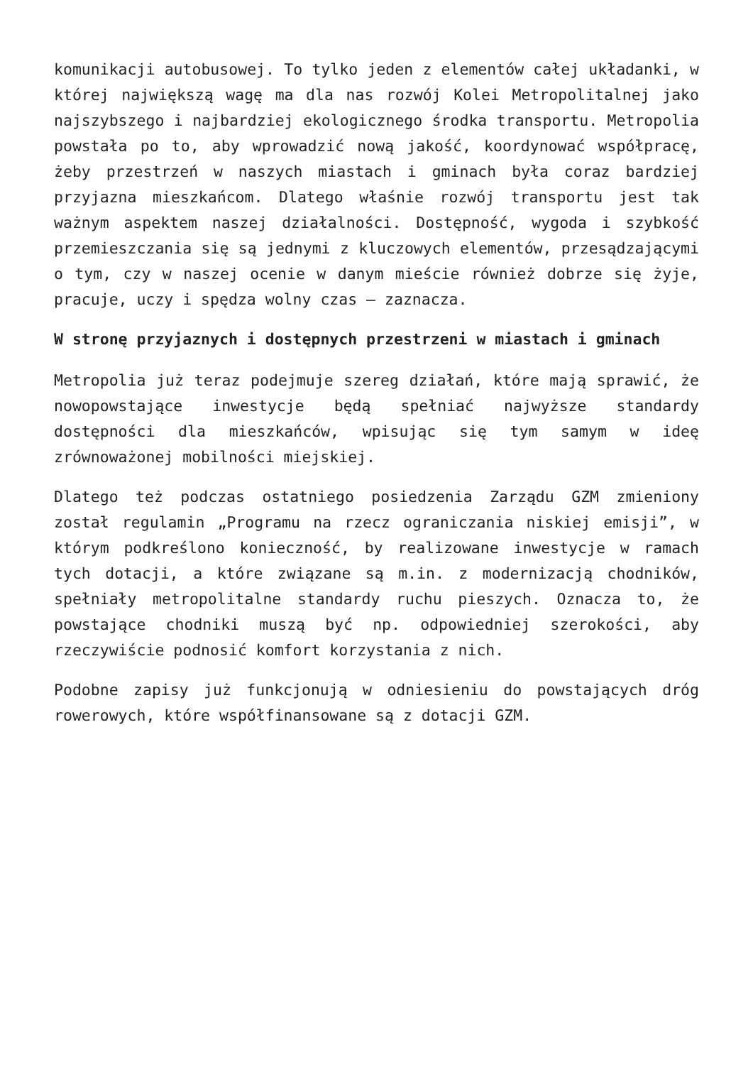komunikacji autobusowej. To tylko jeden z elementów całej układanki, w której największą wagę ma dla nas rozwój Kolei Metropolitalnej jako najszybszego i najbardziej ekologicznego środka transportu. Metropolia powstała po to, aby wprowadzić nową jakość, koordynować współpracę, żeby przestrzeń w naszych miastach i gminach była coraz bardziej przyjazna mieszkańcom. Dlatego właśnie rozwój transportu jest tak ważnym aspektem naszej działalności. Dostępność, wygoda i szybkość przemieszczania się są jednymi z kluczowych elementów, przesądzającymi o tym, czy w naszej ocenie w danym mieście również dobrze się żyje, pracuje, uczy i spędza wolny czas – zaznacza.
W stronę przyjaznych i dostępnych przestrzeni w miastach i gminach
Metropolia już teraz podejmuje szereg działań, które mają sprawić, że nowopowstające inwestycje będą spełniać najwyższe standardy dostępności dla mieszkańców, wpisując się tym samym w ideę zrównoważonej mobilności miejskiej.
Dlatego też podczas ostatniego posiedzenia Zarządu GZM zmieniony został regulamin „Programu na rzecz ograniczania niskiej emisji”, w którym podkreślono konieczność, by realizowane inwestycje w ramach tych dotacji, a które związane są m.in. z modernizacją chodników, spełniały metropolitalne standardy ruchu pieszych. Oznacza to, że powstające chodniki muszą być np. odpowiedniej szerokości, aby rzeczywiście podnosić komfort korzystania z nich.
Podobne zapisy już funkcjonują w odniesieniu do powstających dróg rowerowych, które współfinansowane są z dotacji GZM.